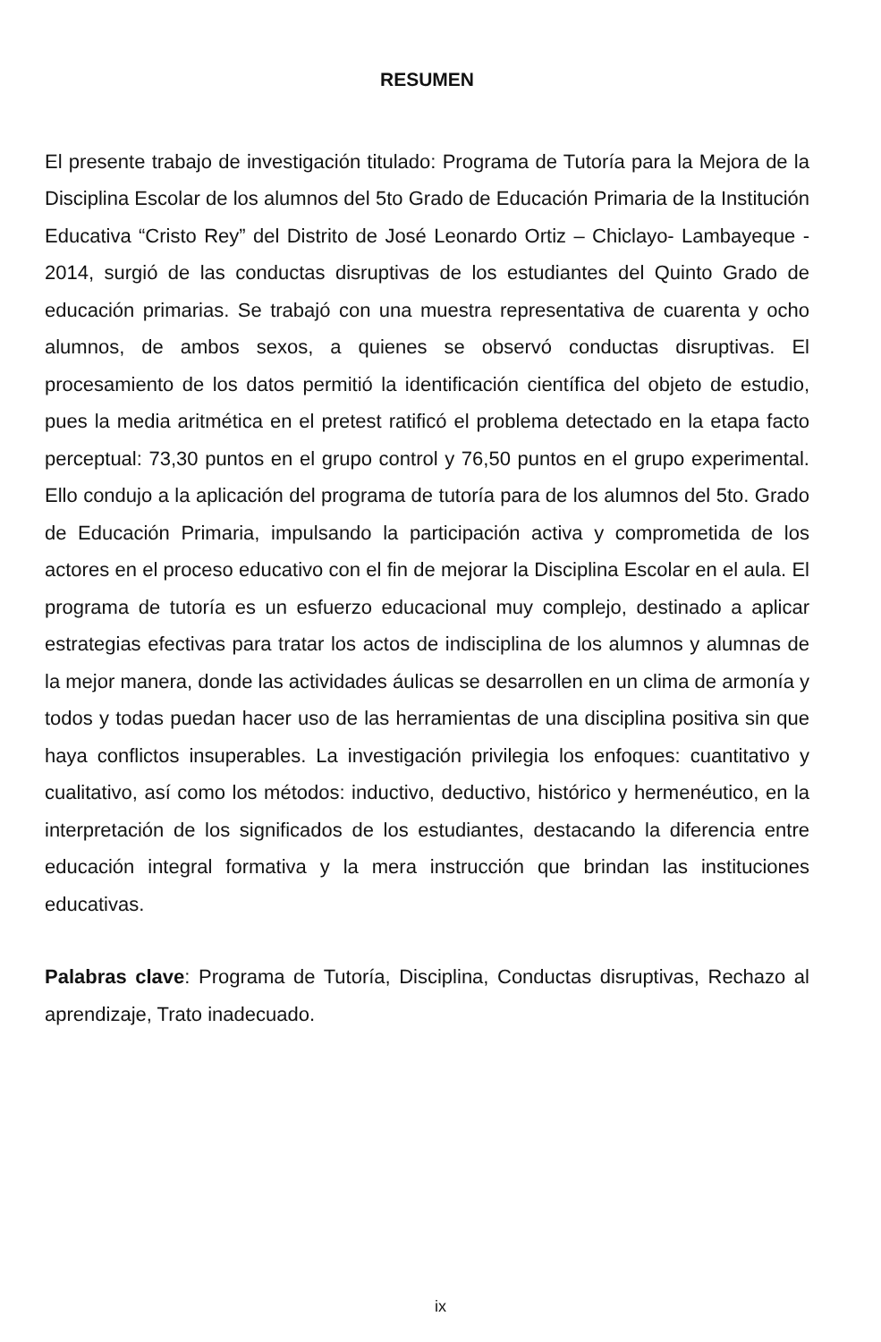RESUMEN
El presente trabajo de investigación titulado: Programa de Tutoría para la Mejora de la Disciplina Escolar de los alumnos del 5to Grado de Educación Primaria de la Institución Educativa “Cristo Rey” del Distrito de José Leonardo Ortiz – Chiclayo- Lambayeque - 2014, surgió de las conductas disruptivas de los estudiantes del Quinto Grado de educación primarias. Se trabajó con una muestra representativa de cuarenta y ocho alumnos, de ambos sexos, a quienes se observó conductas disruptivas. El procesamiento de los datos permitió la identificación científica del objeto de estudio, pues la media aritmética en el pretest ratificó el problema detectado en la etapa facto perceptual: 73,30 puntos en el grupo control y 76,50 puntos en el grupo experimental. Ello condujo a la aplicación del programa de tutoría para de los alumnos del 5to. Grado de Educación Primaria, impulsando la participación activa y comprometida de los actores en el proceso educativo con el fin de mejorar la Disciplina Escolar en el aula. El programa de tutoría es un esfuerzo educacional muy complejo, destinado a aplicar estrategias efectivas para tratar los actos de indisciplina de los alumnos y alumnas de la mejor manera, donde las actividades áulicas se desarrollen en un clima de armonía y todos y todas puedan hacer uso de las herramientas de una disciplina positiva sin que haya conflictos insuperables. La investigación privilegia los enfoques: cuantitativo y cualitativo, así como los métodos: inductivo, deductivo, histórico y hermenéutico, en la interpretación de los significados de los estudiantes, destacando la diferencia entre educación integral formativa y la mera instrucción que brindan las instituciones educativas.
Palabras clave: Programa de Tutoría, Disciplina, Conductas disruptivas, Rechazo al aprendizaje, Trato inadecuado.
ix